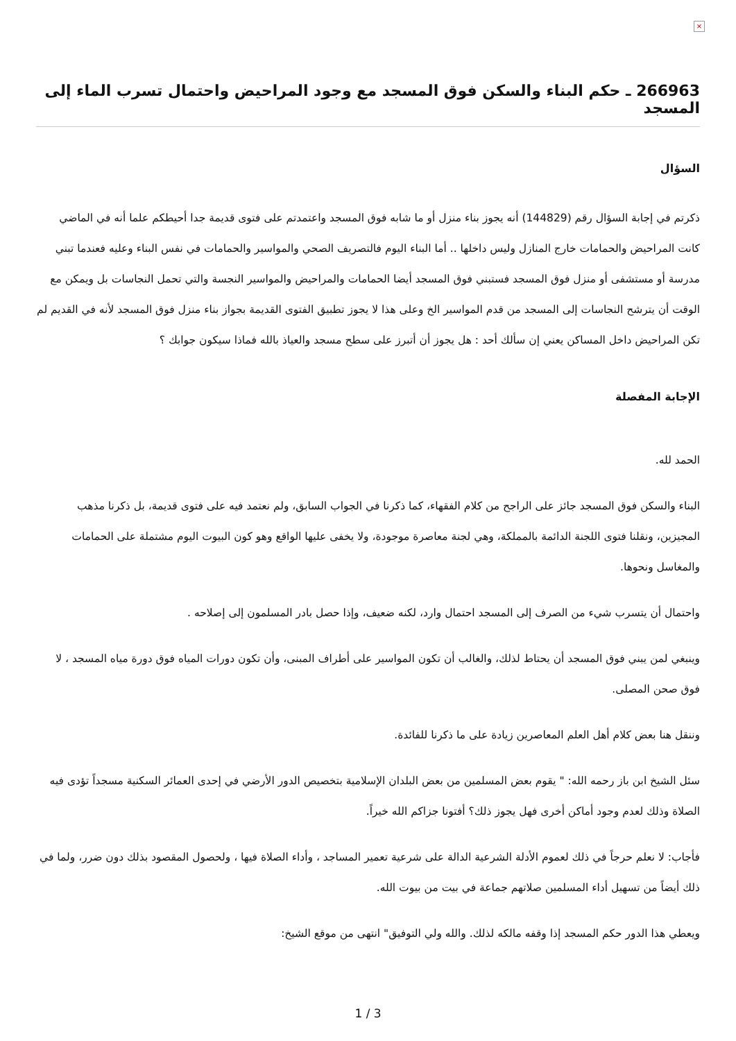×
266963 ـ حكم البناء والسكن فوق المسجد مع وجود المراحيض واحتمال تسرب الماء إلى المسجد
السؤال
ذكرتم في إجابة السؤال رقم (144829) أنه يجوز بناء منزل أو ما شابه فوق المسجد واعتمدتم على فتوى قديمة جدا أحيطكم علما أنه في الماضي كانت المراحيض والحمامات خارج المنازل وليس داخلها .. أما البناء اليوم فالتصريف الصحي والمواسير والحمامات في نفس البناء وعليه فعندما تبني مدرسة أو مستشفى أو منزل فوق المسجد فستبني فوق المسجد أيضا الحمامات والمراحيض والمواسير النجسة والتي تحمل النجاسات بل ويمكن مع الوقت أن يترشح النجاسات إلى المسجد من قدم المواسير الخ وعلى هذا لا يجوز تطبيق الفتوى القديمة بجواز بناء منزل فوق المسجد لأنه في القديم لم تكن المراحيض داخل المساكن يعني إن سألك أحد : هل يجوز أن أتبرز على سطح مسجد والعياذ بالله فماذا سيكون جوابك ؟
الإجابة المفصلة
الحمد لله.
البناء والسكن فوق المسجد جائز على الراجح من كلام الفقهاء، كما ذكرنا في الجواب السابق، ولم نعتمد فيه على فتوى قديمة، بل ذكرنا مذهب المجيزين، ونقلنا فتوى اللجنة الدائمة بالمملكة، وهي لجنة معاصرة موجودة، ولا يخفى عليها الواقع وهو كون البيوت اليوم مشتملة على الحمامات والمغاسل ونحوها.
واحتمال أن يتسرب شيء من الصرف إلى المسجد احتمال وارد، لكنه ضعيف، وإذا حصل بادر المسلمون إلى إصلاحه .
وينبغي لمن يبني فوق المسجد أن يحتاط لذلك، والغالب أن تكون المواسير على أطراف المبنى، وأن تكون دورات المياه فوق دورة مياه المسجد ، لا فوق صحن المصلى.
وننقل هنا بعض كلام أهل العلم المعاصرين زيادة على ما ذكرنا للفائدة.
سئل الشيخ ابن باز رحمه الله: " يقوم بعض المسلمين من بعض البلدان الإسلامية بتخصيص الدور الأرضي في إحدى العمائر السكنية مسجداً تؤدى فيه الصلاة وذلك لعدم وجود أماكن أخرى فهل يجوز ذلك؟ أفتونا جزاكم الله خيراً.
فأجاب: لا نعلم حرجاً في ذلك لعموم الأدلة الشرعية الدالة على شرعية تعمير المساجد ، وأداء الصلاة فيها ، ولحصول المقصود بذلك دون ضرر، ولما في ذلك أيضاً من تسهيل أداء المسلمين صلاتهم جماعة في بيت من بيوت الله.
ويعطي هذا الدور حكم المسجد إذا وقفه مالكه لذلك. والله ولي التوفيق" انتهى من موقع الشيخ:
1 / 3